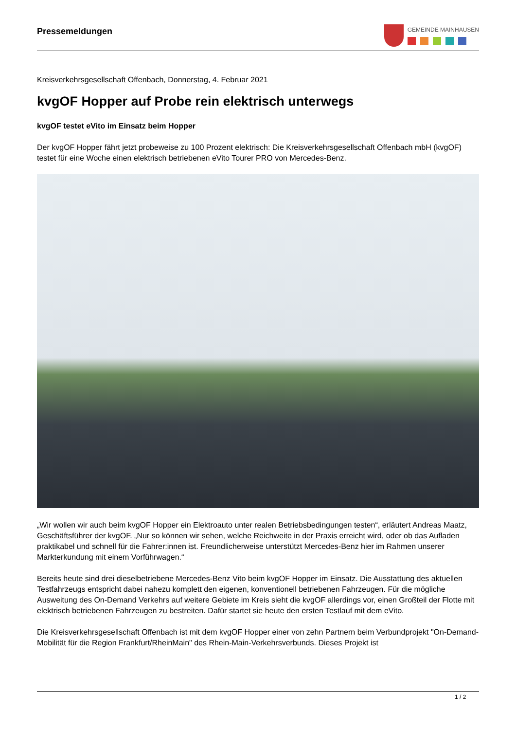Pressemeldungen
GEMEINDE MAINHAUSEN
Kreisverkehrsgesellschaft Offenbach, Donnerstag, 4. Februar 2021
kvgOF Hopper auf Probe rein elektrisch unterwegs
kvgOF testet eVito im Einsatz beim Hopper
Der kvgOF Hopper fährt jetzt probeweise zu 100 Prozent elektrisch: Die Kreisverkehrsgesellschaft Offenbach mbH (kvgOF) testet für eine Woche einen elektrisch betriebenen eVito Tourer PRO von Mercedes-Benz.
„Wir wollen wir auch beim kvgOF Hopper ein Elektroauto unter realen Betriebsbedingungen testen“, erläutert Andreas Maatz, Geschäftsführer der kvgOF. „Nur so können wir sehen, welche Reichweite in der Praxis erreicht wird, oder ob das Aufladen praktikabel und schnell für die Fahrer:innen ist. Freundlicherweise unterstützt Mercedes-Benz hier im Rahmen unserer Markterkundung mit einem Vorführwagen.“
Bereits heute sind drei dieselbetriebene Mercedes-Benz Vito beim kvgOF Hopper im Einsatz. Die Ausstattung des aktuellen Testfahrzeugs entspricht dabei nahezu komplett den eigenen, konventionell betriebenen Fahrzeugen. Für die mögliche Ausweitung des On-Demand Verkehrs auf weitere Gebiete im Kreis sieht die kvgOF allerdings vor, einen Großteil der Flotte mit elektrisch betriebenen Fahrzeugen zu bestreiten. Dafür startet sie heute den ersten Testlauf mit dem eVito.
Die Kreisverkehrsgesellschaft Offenbach ist mit dem kvgOF Hopper einer von zehn Partnern beim Verbundprojekt "On-Demand-Mobilität für die Region Frankfurt/RheinMain" des Rhein-Main-Verkehrsverbunds. Dieses Projekt ist
1 / 2